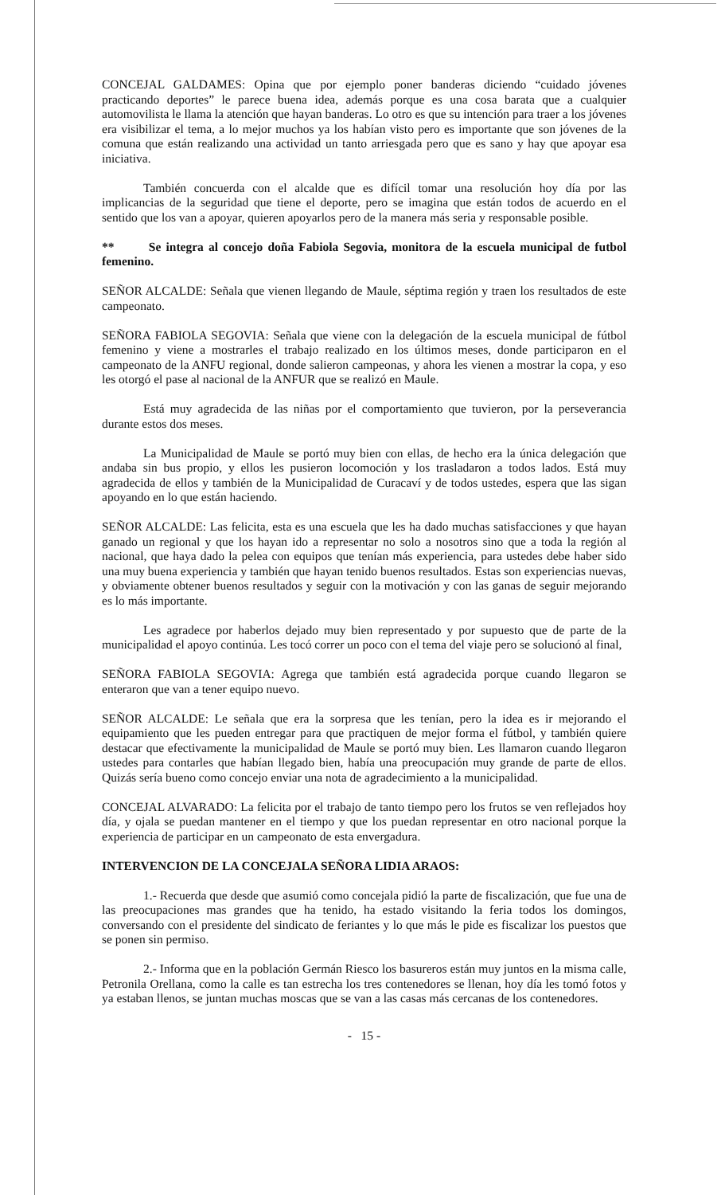CONCEJAL GALDAMES: Opina que por ejemplo poner banderas diciendo “cuidado jóvenes practicando deportes” le parece buena idea, además porque es una cosa barata que a cualquier automovilista le llama la atención que hayan banderas. Lo otro es que su intención para traer a los jóvenes era visibilizar el tema, a lo mejor muchos ya los habían visto pero es importante que son jóvenes de la comuna que están realizando una actividad un tanto arriesgada pero que es sano y hay que apoyar esa iniciativa.
También concuerda con el alcalde que es difícil tomar una resolución hoy día por las implicancias de la seguridad que tiene el deporte, pero se imagina que están todos de acuerdo en el sentido que los van a apoyar, quieren apoyarlos pero de la manera más seria y responsable posible.
** Se integra al concejo doña Fabiola Segovia, monitora de la escuela municipal de futbol femenino.
SEÑOR ALCALDE: Señala que vienen llegando de Maule, séptima región y traen los resultados de este campeonato.
SEÑORA FABIOLA SEGOVIA: Señala que viene con la delegación de la escuela municipal de fútbol femenino y viene a mostrarles el trabajo realizado en los últimos meses, donde participaron en el campeonato de la ANFU regional, donde salieron campeonas, y ahora les vienen a mostrar la copa, y eso les otorgó el pase al nacional de la ANFUR que se realizó en Maule.
Está muy agradecida de las niñas por el comportamiento que tuvieron, por la perseverancia durante estos dos meses.
La Municipalidad de Maule se portó muy bien con ellas, de hecho era la única delegación que andaba sin bus propio, y ellos les pusieron locomoción y los trasladaron a todos lados. Está muy agradecida de ellos y también de la Municipalidad de Curacaví y de todos ustedes, espera que las sigan apoyando en lo que están haciendo.
SEÑOR ALCALDE: Las felicita, esta es una escuela que les ha dado muchas satisfacciones y que hayan ganado un regional y que los hayan ido a representar no solo a nosotros sino que a toda la región al nacional, que haya dado la pelea con equipos que tenían más experiencia, para ustedes debe haber sido una muy buena experiencia y también que hayan tenido buenos resultados. Estas son experiencias nuevas, y obviamente obtener buenos resultados y seguir con la motivación y con las ganas de seguir mejorando es lo más importante.
Les agradece por haberlos dejado muy bien representado y por supuesto que de parte de la municipalidad el apoyo continúa. Les tocó correr un poco con el tema del viaje pero se solucionó al final,
SEÑORA FABIOLA SEGOVIA: Agrega que también está agradecida porque cuando llegaron se enteraron que van a tener equipo nuevo.
SEÑOR ALCALDE: Le señala que era la sorpresa que les tenían, pero la idea es ir mejorando el equipamiento que les pueden entregar para que practiquen de mejor forma el fútbol, y también quiere destacar que efectivamente la municipalidad de Maule se portó muy bien. Les llamaron cuando llegaron ustedes para contarles que habían llegado bien, había una preocupación muy grande de parte de ellos. Quizás sería bueno como concejo enviar una nota de agradecimiento a la municipalidad.
CONCEJAL ALVARADO: La felicita por el trabajo de tanto tiempo pero los frutos se ven reflejados hoy día, y ojala se puedan mantener en el tiempo y que los puedan representar en otro nacional porque la experiencia de participar en un campeonato de esta envergadura.
INTERVENCION DE LA CONCEJALA SEÑORA LIDIA ARAOS:
1.- Recuerda que desde que asumió como concejala pidió la parte de fiscalización, que fue una de las preocupaciones mas grandes que ha tenido, ha estado visitando la feria todos los domingos, conversando con el presidente del sindicato de feriantes y lo que más le pide es fiscalizar los puestos que se ponen sin permiso.
2.- Informa que en la población Germán Riesco los basureros están muy juntos en la misma calle, Petronila Orellana, como la calle es tan estrecha los tres contenedores se llenan, hoy día les tomó fotos y ya estaban llenos, se juntan muchas moscas que se van a las casas más cercanas de los contenedores.
- 15 -